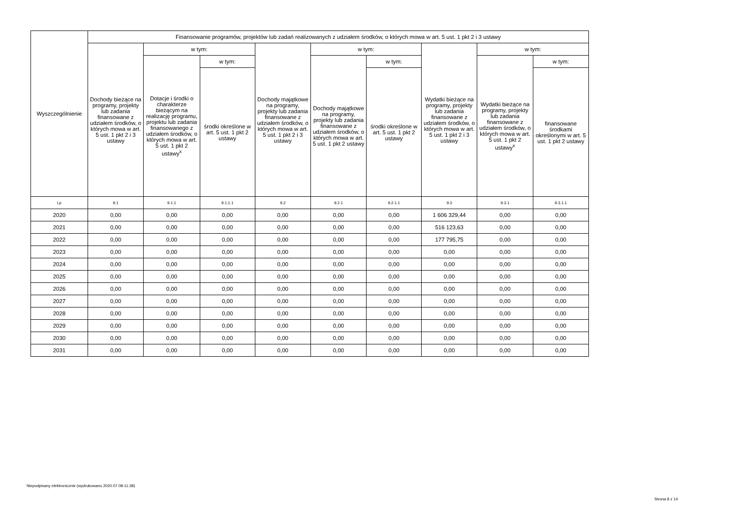| Wyszczególnienie | Finansowanie programów, projektów lub zadań realizowanych z udziałem środków, o których mowa w art. 5 ust. 1 pkt 2 i 3 ustawy | | | | | | | | |
| --- | --- | --- | --- | --- | --- | --- | --- | --- | --- |
| | Dochody bieżące na programy, projekty lub zadania finansowane z udziałem środków, o których mowa w art. 5 ust. 1 pkt 2 i 3 ustawy | w tym: | | Dochody majątkowe na programy, projekty lub zadania finansowane z udziałem środków, o których mowa w art. 5 ust. 1 pkt 2 i 3 ustawy | w tym: | | Wydatki bieżące na programy, projekty lub zadania finansowane z udziałem środków, o których mowa w art. 5 ust. 1 pkt 2 i 3 ustawy | w tym: | |
| | | Dotacje i środki o charakterze bieżącym na realizację programu, projektu lub zadania finansowanego z udziałem środków, o których mowa w art. 5 ust. 1 pkt 2 ustawy<sup>x</sup> | w tym: | | Dochody majątkowe na programy, projekty lub zadania finansowane z udziałem środków, o których mowa w art. 5 ust. 1 pkt 2 ustawy | w tym: | | Wydatki bieżące na programy, projekty lub zadania finansowane z udziałem środków, o których mowa w art. 5 ust. 1 pkt 2 ustawy<sup>x</sup> | w tym: |
| | | | środki określone w art. 5 ust. 1 pkt 2 ustawy | | | środki określone w art. 5 ust. 1 pkt 2 ustawy | | | finansowane środkami określonymi w art. 5 ust. 1 pkt 2 ustawy |
| Lp | 9.1 | 9.1.1 | 9.1.1.1 | 9.2 | 9.2.1 | 9.2.1.1 | 9.3 | 9.3.1 | 9.3.1.1 |
| 2020 | 0,00 | 0,00 | 0,00 | 0,00 | 0,00 | 0,00 | 1 606 329,44 | 0,00 | 0,00 |
| 2021 | 0,00 | 0,00 | 0,00 | 0,00 | 0,00 | 0,00 | 516 123,63 | 0,00 | 0,00 |
| 2022 | 0,00 | 0,00 | 0,00 | 0,00 | 0,00 | 0,00 | 177 795,75 | 0,00 | 0,00 |
| 2023 | 0,00 | 0,00 | 0,00 | 0,00 | 0,00 | 0,00 | 0,00 | 0,00 | 0,00 |
| 2024 | 0,00 | 0,00 | 0,00 | 0,00 | 0,00 | 0,00 | 0,00 | 0,00 | 0,00 |
| 2025 | 0,00 | 0,00 | 0,00 | 0,00 | 0,00 | 0,00 | 0,00 | 0,00 | 0,00 |
| 2026 | 0,00 | 0,00 | 0,00 | 0,00 | 0,00 | 0,00 | 0,00 | 0,00 | 0,00 |
| 2027 | 0,00 | 0,00 | 0,00 | 0,00 | 0,00 | 0,00 | 0,00 | 0,00 | 0,00 |
| 2028 | 0,00 | 0,00 | 0,00 | 0,00 | 0,00 | 0,00 | 0,00 | 0,00 | 0,00 |
| 2029 | 0,00 | 0,00 | 0,00 | 0,00 | 0,00 | 0,00 | 0,00 | 0,00 | 0,00 |
| 2030 | 0,00 | 0,00 | 0,00 | 0,00 | 0,00 | 0,00 | 0,00 | 0,00 | 0,00 |
| 2031 | 0,00 | 0,00 | 0,00 | 0,00 | 0,00 | 0,00 | 0,00 | 0,00 | 0,00 |
Niepodpisany elektronicznie (wydrukowano 2020.07.08-11:38)
Strona 8 z 14